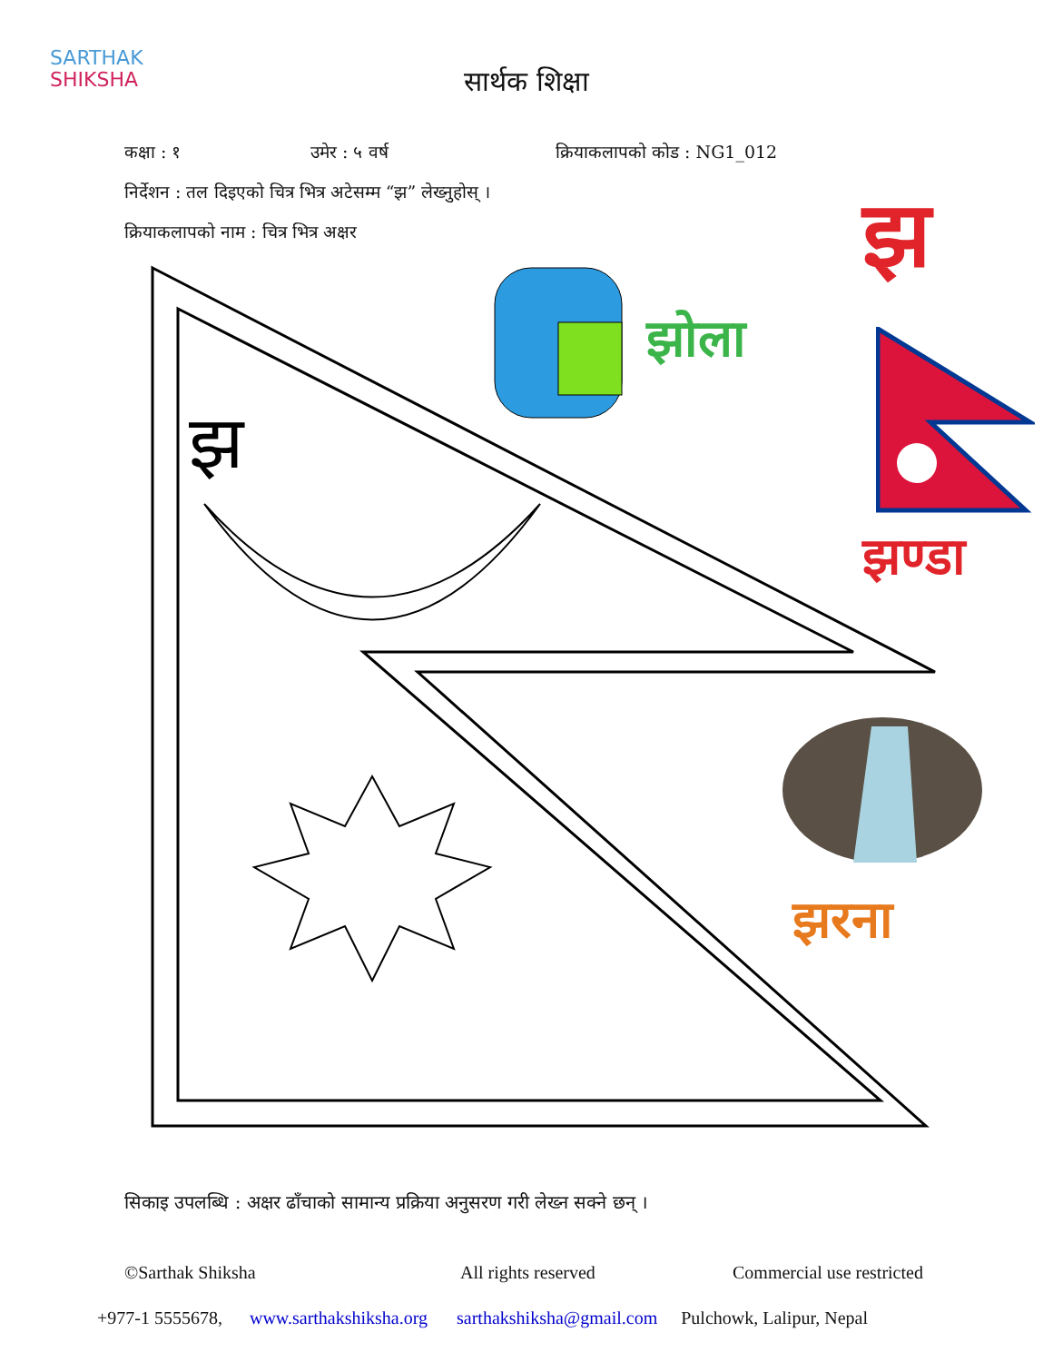SARTHAK
SHIKSHA
सार्थक शिक्षा
कक्षा : १ उमेर : ५ वर्ष क्रियाकलापको कोड : NG1_012
निर्देशन : तल दिइएको चित्र भित्र अटेसम्म “झ” लेख्नुहोस् ।
क्रियाकलापको नाम : चित्र भित्र अक्षर
झ
झोला
झ
झण्डा
झरना
सिकाइ उपलब्धि : अक्षर ढाँचाको सामान्य प्रक्रिया अनुसरण गरी लेख्न सक्ने छन् ।
©Sarthak Shiksha All rights reserved Commercial use restricted
+977-1 5555678, www.sarthakshiksha.org sarthakshiksha@gmail.com Pulchowk, Lalipur, Nepal